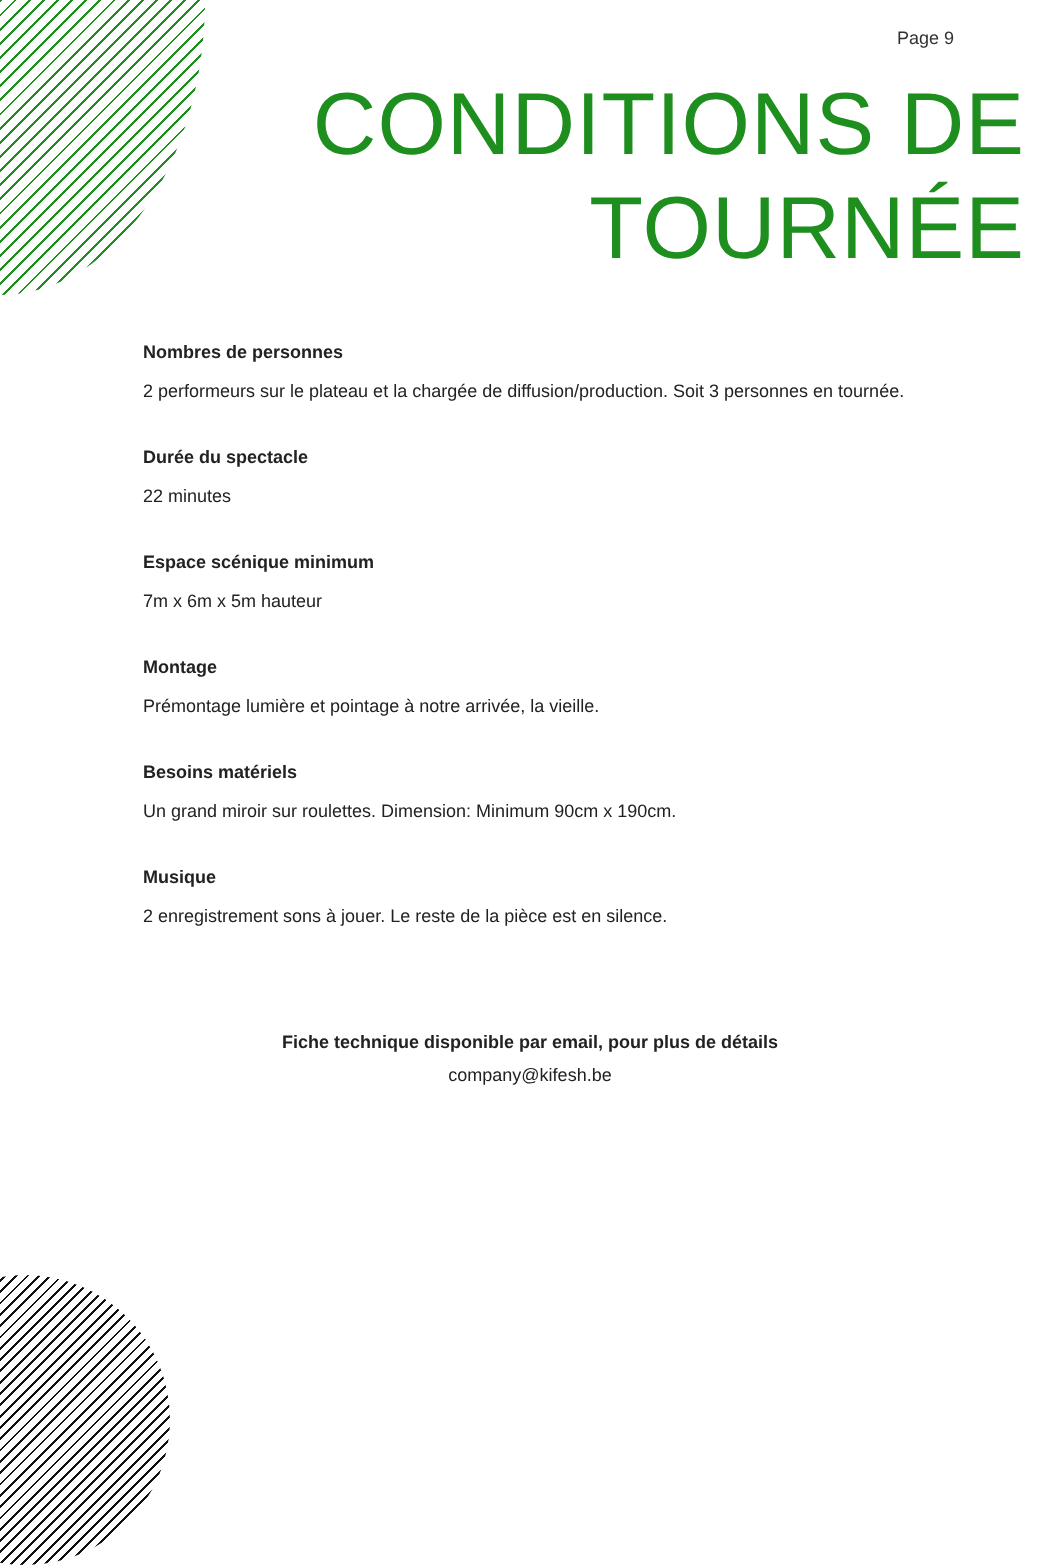Page 9
CONDITIONS DE
TOURNÉE
Nombres de personnes
2 performeurs sur le plateau et la chargée de diffusion/production. Soit 3 personnes en tournée.
Durée du spectacle
22 minutes
Espace scénique minimum
7m x 6m x 5m hauteur
Montage
Prémontage lumière et pointage à notre arrivée, la vieille.
Besoins matériels
Un grand miroir sur roulettes. Dimension: Minimum 90cm x 190cm.
Musique
2 enregistrement sons à jouer. Le reste de la pièce est en silence.
Fiche technique disponible par email, pour plus de détails
company@kifesh.be